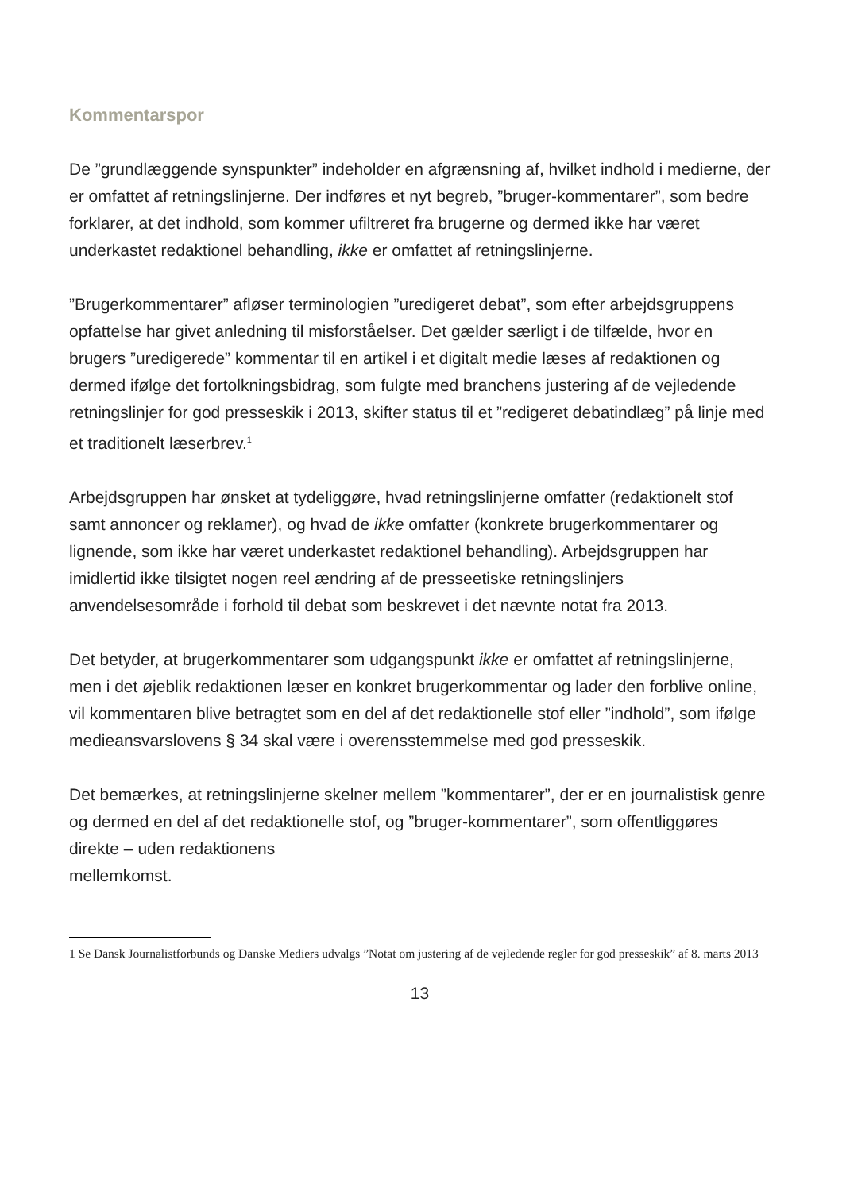Kommentarspor
De ”grundlæggende synspunkter” indeholder en afgrænsning af, hvilket indhold i medierne, der er omfattet af retningslinjerne. Der indføres et nyt begreb, ”bruger-kommentarer”, som bedre forklarer, at det indhold, som kommer ufiltreret fra brugerne og dermed ikke har været underkastet redaktionel behandling, ikke er omfattet af retningslinjerne.
”Brugerkommentarer” afløser terminologien ”uredigeret debat”, som efter arbejdsgruppens opfattelse har givet anledning til misforståelser. Det gælder særligt i de tilfælde, hvor en brugers ”uredigerede” kommentar til en artikel i et digitalt medie læses af redaktionen og dermed ifølge det fortolkningsbidrag, som fulgte med branchens justering af de vejledende retningslinjer for god presseskik i 2013, skifter status til et ”redigeret debatindlæg” på linje med et traditionelt læserbrev.<sup>1</sup>
Arbejdsgruppen har ønsket at tydeliggøre, hvad retningslinjerne omfatter (redaktionelt stof samt annoncer og reklamer), og hvad de ikke omfatter (konkrete brugerkommentarer og lignende, som ikke har været underkastet redaktionel behandling). Arbejdsgruppen har imidlertid ikke tilsigtet nogen reel ændring af de presseetiske retningslinjers anvendelsesområde i forhold til debat som beskrevet i det nævnte notat fra 2013.
Det betyder, at brugerkommentarer som udgangspunkt ikke er omfattet af retningslinjerne, men i det øjeblik redaktionen læser en konkret brugerkommentar og lader den forblive online, vil kommentaren blive betragtet som en del af det redaktionelle stof eller ”indhold”, som ifølge medieansvarslovens § 34 skal være i overensstemmelse med god presseskik.
Det bemærkes, at retningslinjerne skelner mellem ”kommentarer”, der er en journalistisk genre og dermed en del af det redaktionelle stof, og ”bruger-kommentarer”, som offentliggøres direkte – uden redaktionens
mellemkomst.
1 Se Dansk Journalistforbunds og Danske Mediers udvalgs ”Notat om justering af de vejledende regler for god presseskik” af 8. marts 2013
13